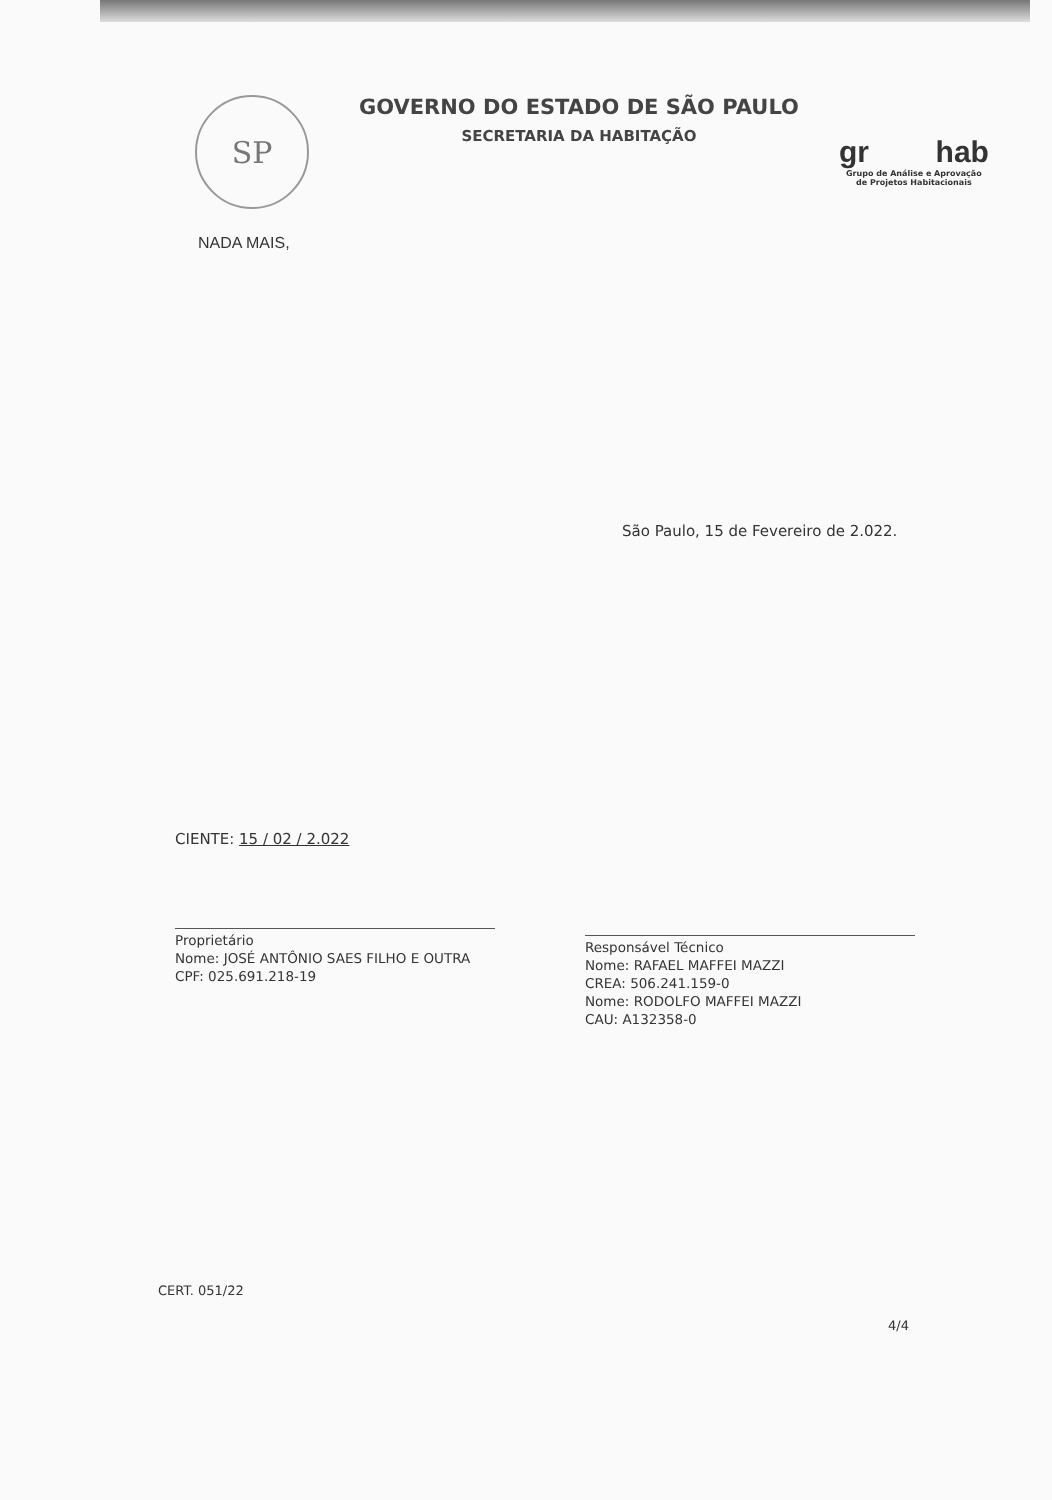SP
GOVERNO DO ESTADO DE SÃO PAULO
SECRETARIA DA HABITAÇÃO
gr hab
Grupo de Análise e Aprovação
de Projetos Habitacionais
NADA MAIS,
São Paulo, 15 de Fevereiro de 2.022.
CIENTE: 15 / 02 / 2.022
Proprietário
Nome: JOSÉ ANTÔNIO SAES FILHO E OUTRA
CPF: 025.691.218-19
Responsável Técnico
Nome: RAFAEL MAFFEI MAZZI
CREA: 506.241.159-0
Nome: RODOLFO MAFFEI MAZZI
CAU: A132358-0
CERT. 051/22
4/4